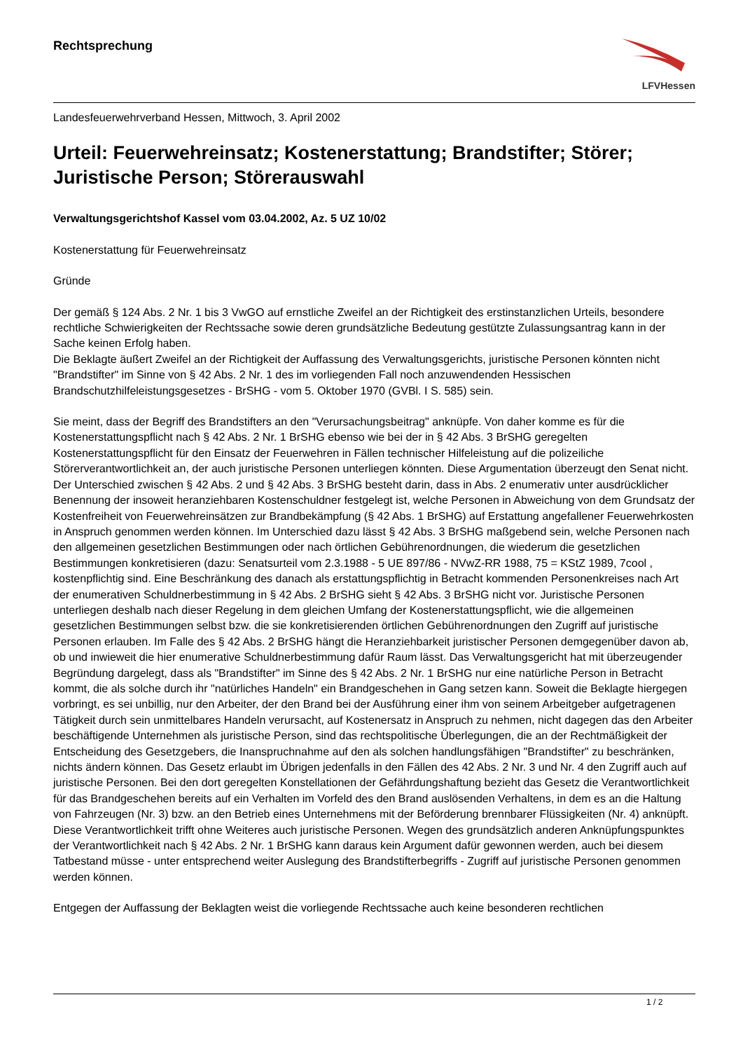Rechtsprechung
LFVHessen
Landesfeuerwehrverband Hessen, Mittwoch, 3. April 2002
Urteil: Feuerwehreinsatz; Kostenerstattung; Brandstifter; Störer; Juristische Person; Störerauswahl
Verwaltungsgerichtshof Kassel vom 03.04.2002, Az. 5 UZ 10/02
Kostenerstattung für Feuerwehreinsatz
Gründe
Der gemäß § 124 Abs. 2 Nr. 1 bis 3 VwGO auf ernstliche Zweifel an der Richtigkeit des erstinstanzlichen Urteils, besondere rechtliche Schwierigkeiten der Rechtssache sowie deren grundsätzliche Bedeutung gestützte Zulassungsantrag kann in der Sache keinen Erfolg haben.
Die Beklagte äußert Zweifel an der Richtigkeit der Auffassung des Verwaltungsgerichts, juristische Personen könnten nicht "Brandstifter" im Sinne von § 42 Abs. 2 Nr. 1 des im vorliegenden Fall noch anzuwendenden Hessischen Brandschutzhilfeleistungsgesetzes - BrSHG - vom 5. Oktober 1970 (GVBl. I S. 585) sein.
Sie meint, dass der Begriff des Brandstifters an den "Verursachungsbeitrag" anknüpfe. Von daher komme es für die Kostenerstattungspflicht nach § 42 Abs. 2 Nr. 1 BrSHG ebenso wie bei der in § 42 Abs. 3 BrSHG geregelten Kostenerstattungspflicht für den Einsatz der Feuerwehren in Fällen technischer Hilfeleistung auf die polizeiliche Störerverantwortlichkeit an, der auch juristische Personen unterliegen könnten. Diese Argumentation überzeugt den Senat nicht. Der Unterschied zwischen § 42 Abs. 2 und § 42 Abs. 3 BrSHG besteht darin, dass in Abs. 2 enumerativ unter ausdrücklicher Benennung der insoweit heranziehbaren Kostenschuldner festgelegt ist, welche Personen in Abweichung von dem Grundsatz der Kostenfreiheit von Feuerwehreinsätzen zur Brandbekämpfung (§ 42 Abs. 1 BrSHG) auf Erstattung angefallener Feuerwehrkosten in Anspruch genommen werden können. Im Unterschied dazu lässt § 42 Abs. 3 BrSHG maßgebend sein, welche Personen nach den allgemeinen gesetzlichen Bestimmungen oder nach örtlichen Gebührenordnungen, die wiederum die gesetzlichen Bestimmungen konkretisieren (dazu: Senatsurteil vom 2.3.1988 - 5 UE 897/86 - NVwZ-RR 1988, 75 = KStZ 1989, 7cool , kostenpflichtig sind. Eine Beschränkung des danach als erstattungspflichtig in Betracht kommenden Personenkreises nach Art der enumerativen Schuldnerbestimmung in § 42 Abs. 2 BrSHG sieht § 42 Abs. 3 BrSHG nicht vor. Juristische Personen unterliegen deshalb nach dieser Regelung in dem gleichen Umfang der Kostenerstattungspflicht, wie die allgemeinen gesetzlichen Bestimmungen selbst bzw. die sie konkretisierenden örtlichen Gebührenordnungen den Zugriff auf juristische Personen erlauben. Im Falle des § 42 Abs. 2 BrSHG hängt die Heranziehbarkeit juristischer Personen demgegenüber davon ab, ob und inwieweit die hier enumerative Schuldnerbestimmung dafür Raum lässt. Das Verwaltungsgericht hat mit überzeugender Begründung dargelegt, dass als "Brandstifter" im Sinne des § 42 Abs. 2 Nr. 1 BrSHG nur eine natürliche Person in Betracht kommt, die als solche durch ihr "natürliches Handeln" ein Brandgeschehen in Gang setzen kann. Soweit die Beklagte hiergegen vorbringt, es sei unbillig, nur den Arbeiter, der den Brand bei der Ausführung einer ihm von seinem Arbeitgeber aufgetragenen Tätigkeit durch sein unmittelbares Handeln verursacht, auf Kostenersatz in Anspruch zu nehmen, nicht dagegen das den Arbeiter beschäftigende Unternehmen als juristische Person, sind das rechtspolitische Überlegungen, die an der Rechtmäßigkeit der Entscheidung des Gesetzgebers, die Inanspruchnahme auf den als solchen handlungsfähigen "Brandstifter" zu beschränken, nichts ändern können. Das Gesetz erlaubt im Übrigen jedenfalls in den Fällen des 42 Abs. 2 Nr. 3 und Nr. 4 den Zugriff auch auf juristische Personen. Bei den dort geregelten Konstellationen der Gefährdungshaftung bezieht das Gesetz die Verantwortlichkeit für das Brandgeschehen bereits auf ein Verhalten im Vorfeld des den Brand auslösenden Verhaltens, in dem es an die Haltung von Fahrzeugen (Nr. 3) bzw. an den Betrieb eines Unternehmens mit der Beförderung brennbarer Flüssigkeiten (Nr. 4) anknüpft. Diese Verantwortlichkeit trifft ohne Weiteres auch juristische Personen. Wegen des grundsätzlich anderen Anknüpfungspunktes der Verantwortlichkeit nach § 42 Abs. 2 Nr. 1 BrSHG kann daraus kein Argument dafür gewonnen werden, auch bei diesem Tatbestand müsse - unter entsprechend weiter Auslegung des Brandstifterbegriffs - Zugriff auf juristische Personen genommen werden können.
Entgegen der Auffassung der Beklagten weist die vorliegende Rechtssache auch keine besonderen rechtlichen
1 / 2